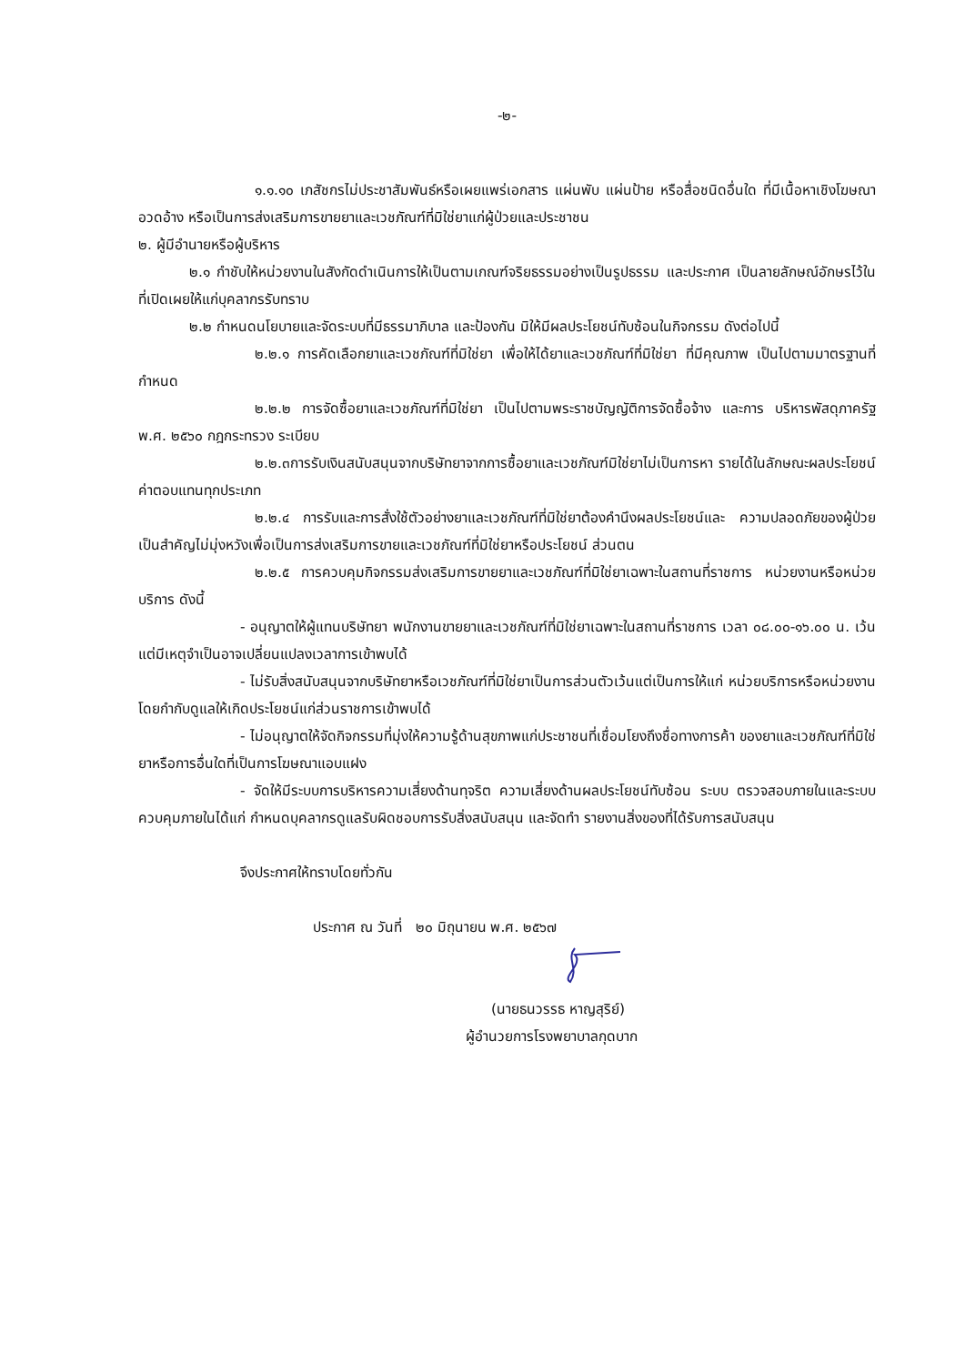-๒-
๑.๑.๑๐ เภสัชกรไม่ประชาสัมพันธ์หรือเผยแพร่เอกสาร แผ่นพับ แผ่นป้าย หรือสื่อชนิดอื่นใด ที่มีเนื้อหาเชิงโฆษณาอวดอ้าง หรือเป็นการส่งเสริมการขายยาและเวชภัณฑ์ที่มิใช่ยาแก่ผู้ป่วยและประชาชน
๒. ผู้มีอำนายหรือผู้บริหาร
๒.๑ กำชับให้หน่วยงานในสังกัดดำเนินการให้เป็นตามเกณฑ์จริยธรรมอย่างเป็นรูปธรรม และประกาศ เป็นลายลักษณ์อักษรไว้ในที่เปิดเผยให้แก่บุคลากรรับทราบ
๒.๒ กำหนดนโยบายและจัดระบบที่มีธรรมาภิบาล และป้องกัน มิให้มีผลประโยชน์ทับซ้อนในกิจกรรม ดังต่อไปนี้
๒.๒.๑ การคัดเลือกยาและเวชภัณฑ์ที่มิใช่ยา เพื่อให้ได้ยาและเวชภัณฑ์ที่มิใช่ยา ที่มีคุณภาพ เป็นไปตามมาตรฐานที่กำหนด
๒.๒.๒ การจัดซื้อยาและเวชภัณฑ์ที่มิใช่ยา เป็นไปตามพระราชบัญญัติการจัดซื้อจ้าง และการ บริหารพัสดุภาครัฐ พ.ศ. ๒๕๖๐ กฎกระทรวง ระเบียบ
๒.๒.๓การรับเงินสนับสนุนจากบริษัทยาจากการซื้อยาและเวชภัณฑ์มิใช่ยาไม่เป็นการหา รายได้ในลักษณะผลประโยชน์ค่าตอบแทนทุกประเภท
๒.๒.๔ การรับและการสั่งใช้ตัวอย่างยาและเวชภัณฑ์ที่มิใช่ยาต้องคำนึงผลประโยชน์และ ความปลอดภัยของผู้ป่วยเป็นสำคัญไม่มุ่งหวังเพื่อเป็นการส่งเสริมการขายและเวชภัณฑ์ที่มิใช่ยาหรือประโยชน์ ส่วนตน
๒.๒.๕ การควบคุมกิจกรรมส่งเสริมการขายยาและเวชภัณฑ์ที่มิใช่ยาเฉพาะในสถานที่ราชการ หน่วยงานหรือหน่วยบริการ ดังนี้
- อนุญาตให้ผู้แทนบริษัทยา พนักงานขายยาและเวชภัณฑ์ที่มิใช่ยาเฉพาะในสถานที่ราชการ เวลา ๐๘.๐๐-๑๖.๐๐ น. เว้นแต่มีเหตุจำเป็นอาจเปลี่ยนแปลงเวลาการเข้าพบได้
- ไม่รับสิ่งสนับสนุนจากบริษัทยาหรือเวชภัณฑ์ที่มิใช่ยาเป็นการส่วนตัวเว้นแต่เป็นการให้แก่ หน่วยบริการหรือหน่วยงานโดยกำกับดูแลให้เกิดประโยชน์แก่ส่วนราชการเข้าพบได้
- ไม่อนุญาตให้จัดกิจกรรมที่มุ่งให้ความรู้ด้านสุขภาพแก่ประชาชนที่เชื่อมโยงถึงชื่อทางการค้า ของยาและเวชภัณฑ์ที่มิใช่ยาหรือการอื่นใดที่เป็นการโฆษณาแอบแฝง
- จัดให้มีระบบการบริหารความเสี่ยงด้านทุจริต ความเสี่ยงด้านผลประโยชน์ทับซ้อน ระบบ ตรวจสอบภายในและระบบควบคุมภายในได้แก่ กำหนดบุคลากรดูแลรับผิดชอบการรับสิ่งสนับสนุน และจัดทำ รายงานสิ่งของที่ได้รับการสนับสนุน
จึงประกาศให้ทราบโดยทั่วกัน
ประกาศ ณ วันที่ ๒๐ มิถุนายน พ.ศ. ๒๕๖๗
(นายธนวรรธ หาญสุริย์)
ผู้อำนวยการโรงพยาบาลกุดบาก